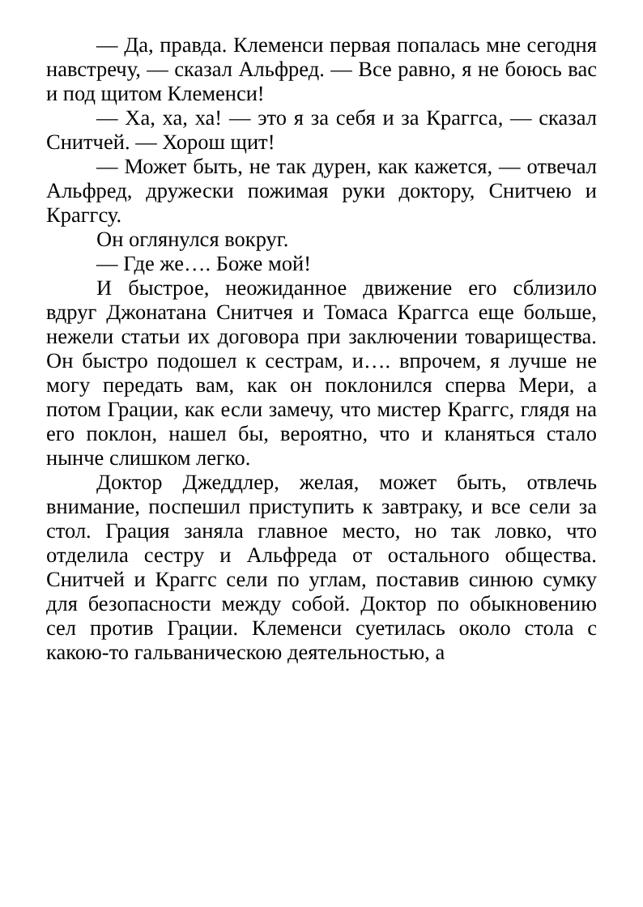— Да, правда. Клеменси первая попалась мне сегодня навстречу, — сказал Альфред. — Все равно, я не боюсь вас и под щитом Клеменси!
— Ха, ха, ха! — это я за себя и за Краггса, — сказал Снитчей. — Хорош щит!
— Может быть, не так дурен, как кажется, — отвечал Альфред, дружески пожимая руки доктору, Снитчею и Краггсу.
Он оглянулся вокруг.
— Где же…. Боже мой!
И быстрое, неожиданное движение его сблизило вдруг Джонатана Снитчея и Томаса Краггса еще больше, нежели статьи их договора при заключении товарищества. Он быстро подошел к сестрам, и…. впрочем, я лучше не могу передать вам, как он поклонился сперва Мери, а потом Грации, как если замечу, что мистер Краггс, глядя на его поклон, нашел бы, вероятно, что и кланяться стало нынче слишком легко.
Доктор Джеддлер, желая, может быть, отвлечь внимание, поспешил приступить к завтраку, и все сели за стол. Грация заняла главное место, но так ловко, что отделила сестру и Альфреда от остального общества. Снитчей и Краггс сели по углам, поставив синюю сумку для безопасности между собой. Доктор по обыкновению сел против Грации. Клеменси суетилась около стола с какою-то гальваническою деятельностью, а